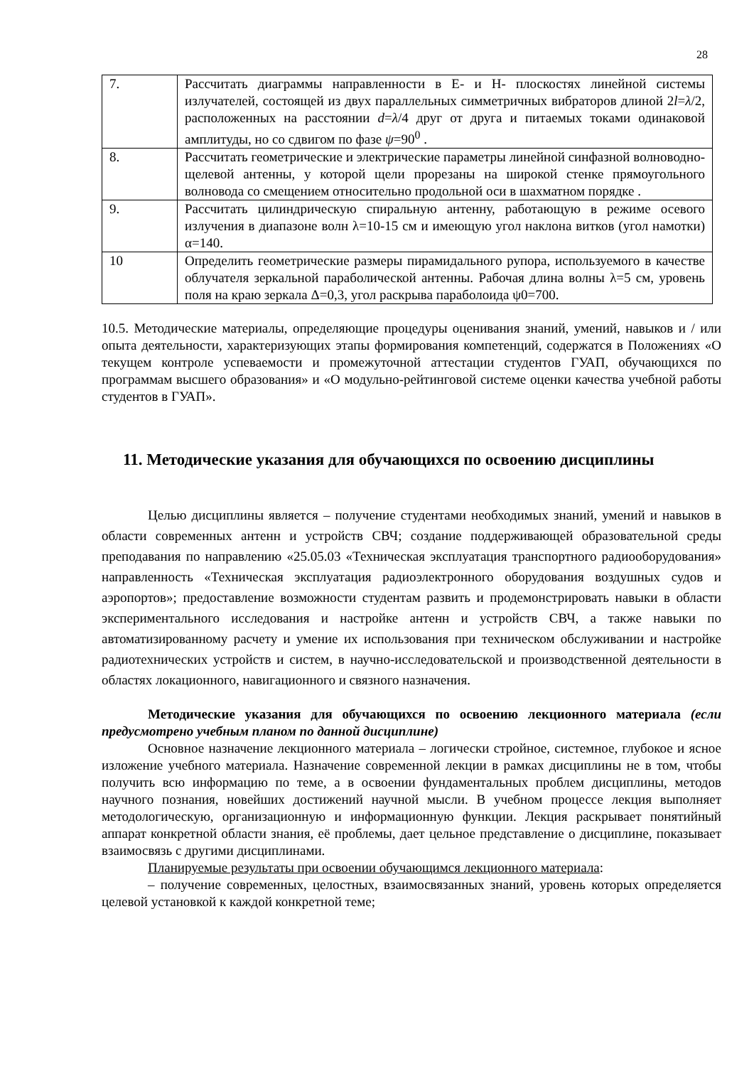28
| 7. | Рассчитать диаграммы направленности в Е- и Н- плоскостях линейной системы излучателей, состоящей из двух параллельных симметричных вибраторов длиной 2 l = λ /2, расположенных на расстоянии d = λ /4 друг от друга и питаемых токами одинаковой амплитуды, но со сдвигом по фазе ψ =90<sup>0</sup> . |
| 8. | Рассчитать геометрические и электрические параметры линейной синфазной волноводно-щелевой антенны, у которой щели прорезаны на широкой стенке прямоугольного волновода со смещением относительно продольной оси в шахматном порядке . |
| 9. | Рассчитать цилиндрическую спиральную антенну, работающую в режиме осевого излучения в диапазоне волн λ=10-15 см и имеющую угол наклона витков (угол намотки) α=140. |
| 10 | Определить геометрические размеры пирамидального рупора, используемого в качестве облучателя зеркальной параболической антенны. Рабочая длина волны λ=5 см, уровень поля на краю зеркала Δ=0,3, угол раскрыва параболоида ψ0=700. |
10.5. Методические материалы, определяющие процедуры оценивания знаний, умений, навыков и / или опыта деятельности, характеризующих этапы формирования компетенций, содержатся в Положениях «О текущем контроле успеваемости и промежуточной аттестации студентов ГУАП, обучающихся по программам высшего образования» и «О модульно-рейтинговой системе оценки качества учебной работы студентов в ГУАП».
11. Методические указания для обучающихся по освоению дисциплины
Целью дисциплины является – получение студентами необходимых знаний, умений и навыков в области современных антенн и устройств СВЧ; создание поддерживающей образовательной среды преподавания по направлению «25.05.03 «Техническая эксплуатация транспортного радиооборудования» направленность «Техническая эксплуатация радиоэлектронного оборудования воздушных судов и аэропортов»; предоставление возможности студентам развить и продемонстрировать навыки в области экспериментального исследования и настройке антенн и устройств СВЧ, а также навыки по автоматизированному расчету и умение их использования при техническом обслуживании и настройке радиотехнических устройств и систем, в научно-исследовательской и производственной деятельности в областях локационного, навигационного и связного назначения.
Методические указания для обучающихся по освоению лекционного материала (если предусмотрено учебным планом по данной дисциплине)
Основное назначение лекционного материала – логически стройное, системное, глубокое и ясное изложение учебного материала. Назначение современной лекции в рамках дисциплины не в том, чтобы получить всю информацию по теме, а в освоении фундаментальных проблем дисциплины, методов научного познания, новейших достижений научной мысли. В учебном процессе лекция выполняет методологическую, организационную и информационную функции. Лекция раскрывает понятийный аппарат конкретной области знания, её проблемы, дает цельное представление о дисциплине, показывает взаимосвязь с другими дисциплинами.
Планируемые результаты при освоении обучающимся лекционного материала:
– получение современных, целостных, взаимосвязанных знаний, уровень которых определяется целевой установкой к каждой конкретной теме;